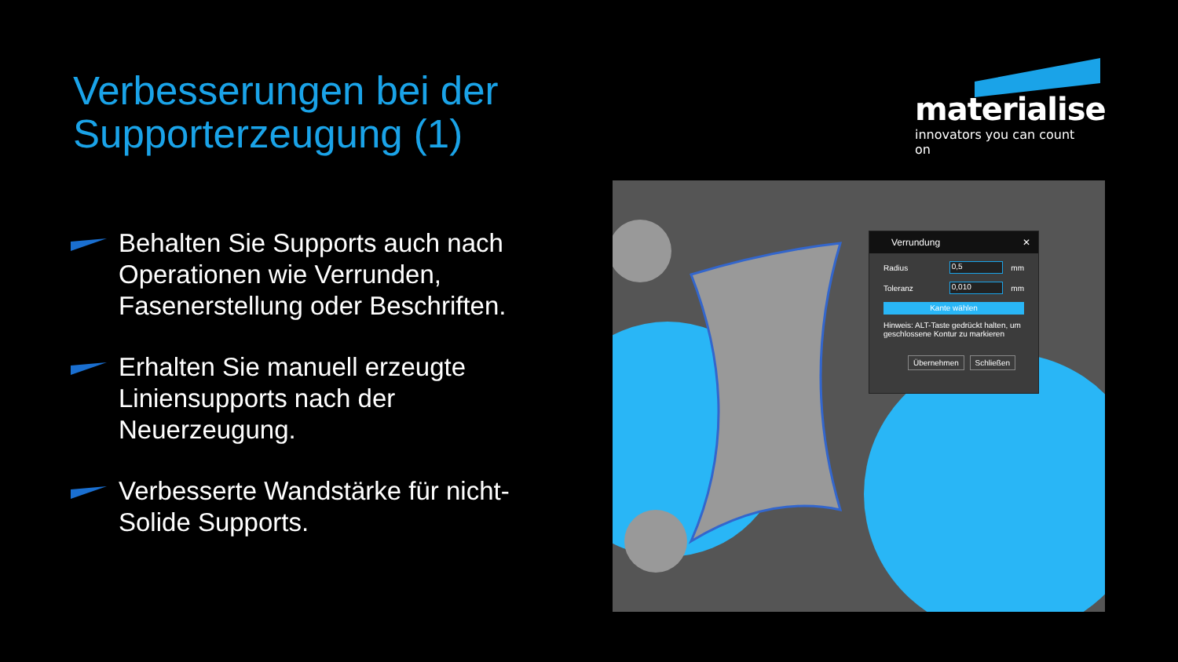Verbesserungen bei der
Supporterzeugung (1)
materialise
innovators you can count on
Behalten Sie Supports auch nach Operationen wie Verrunden, Fasenerstellung oder Beschriften.
Erhalten Sie manuell erzeugte Liniensupports nach der Neuerzeugung.
Verbesserte Wandstärke für nicht-Solide Supports.
Verrundung ✕
Radius 0,5 mm
Toleranz 0,010 mm
Kante wählen
Hinweis: ALT-Taste gedrückt halten, um geschlossene Kontur zu markieren
Übernehmen Schließen